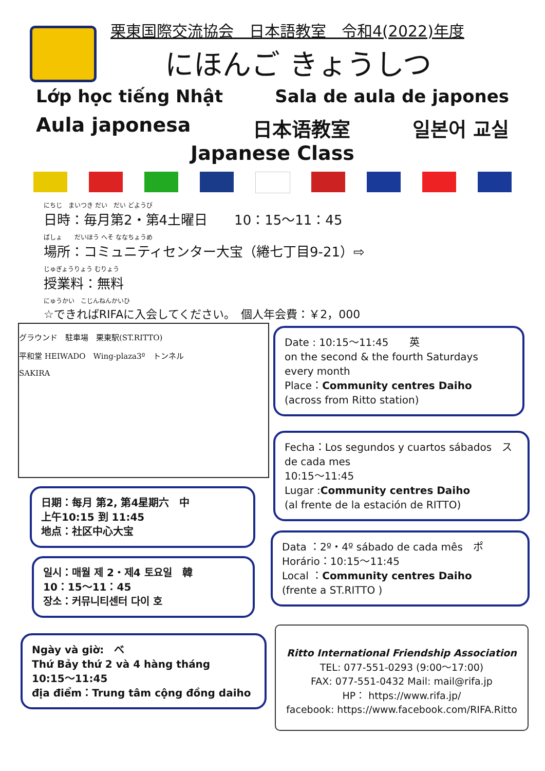栗東国際交流協会　日本語教室　令和4(2022)年度
にほんご きょうしつ
Lớp học tiếng Nhật Sala de aula de japones
Aula japonesa 日本语教室 일본어 교실
Japanese Class
にちじ　まいつき だい　だい どようび
日時：毎月第2・第4土曜日　　10：15〜11：45
ばしょ　　だいほう へそ ななちょうめ
場所：コミュニティセンター大宝（綣七丁目9-21）⇨
じゅぎょうりょう むりょう
授業料：無料
にゅうかい　こじんねんかいひ
☆できればRIFAに入会してください。　個人年会費：￥2，000
グラウンド　駐車場　栗東駅(ST.RITTO)
平和堂 HEIWADO　Wing-plaza3º　トンネル
SAKIRA
Date : 10:15〜11:45　　英
on the second & the fourth Saturdays
every month
Place：Community centres Daiho
(across from Ritto station)
Fecha：Los segundos y cuartos sábados　ス
de cada mes
10:15〜11:45
Lugar :Community centres Daiho
(al frente de la estación de RITTO)
Data ：2º・4º sábado de cada mês　ポ
Horário：10:15〜11:45
Local ：Community centres Daiho
(frente a ST.RITTO )
日期：每月 第2, 第4星期六　中
上午10:15 到 11:45
地点：社区中心大宝
일시：매월 제 2・제4 토요일　韓
10：15〜11：45
장소：커뮤니티센터 다이 호
Ngày và giờ:　べ
Thứ Bảy thứ 2 và 4 hàng tháng
10:15〜11:45
địa điểm：Trung tâm cộng đồng daiho
Ritto International Friendship Association
TEL: 077-551-0293 (9:00〜17:00)
FAX: 077-551-0432 Mail: mail@rifa.jp
HP： https://www.rifa.jp/
facebook: https://www.facebook.com/RIFA.Ritto